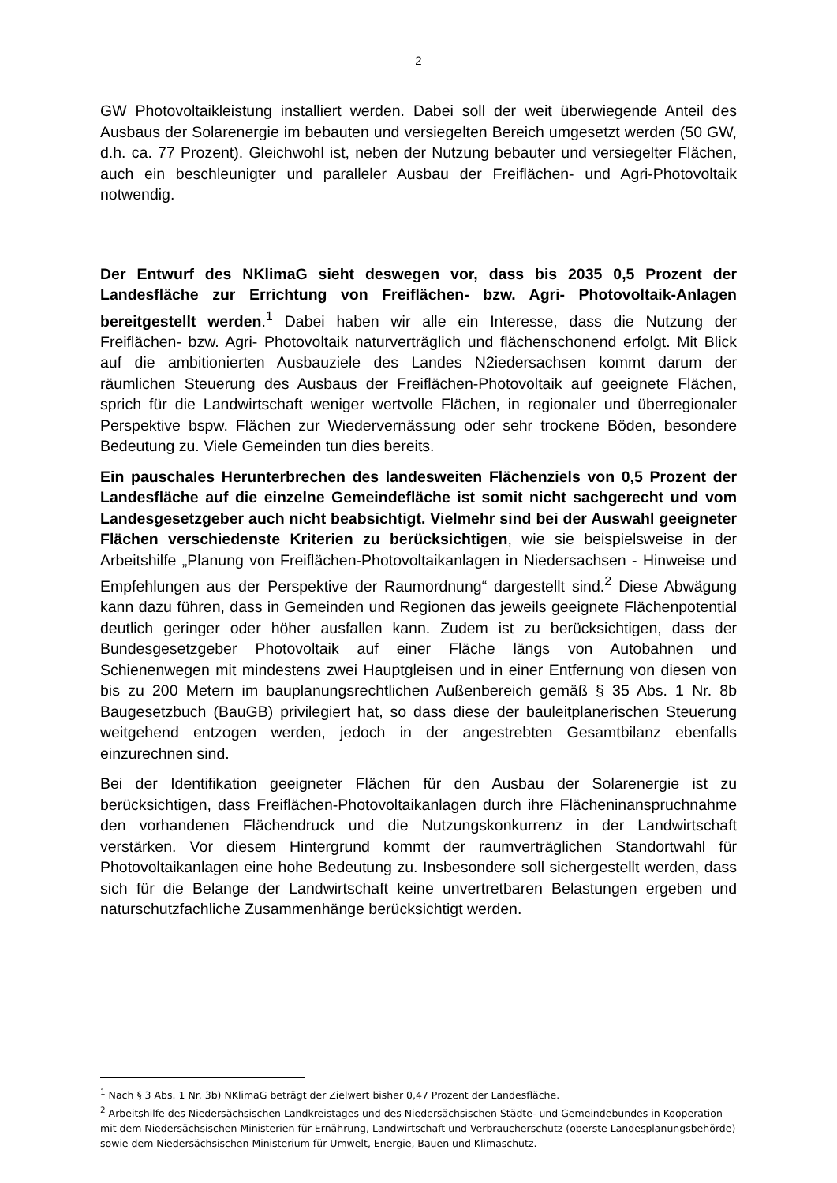2
GW Photovoltaikleistung installiert werden. Dabei soll der weit überwiegende Anteil des Ausbaus der Solarenergie im bebauten und versiegelten Bereich umgesetzt werden (50 GW, d.h. ca. 77 Prozent). Gleichwohl ist, neben der Nutzung bebauter und versiegelter Flächen, auch ein beschleunigter und paralleler Ausbau der Freiflächen- und Agri-Photovoltaik notwendig.
Der Entwurf des NKlimaG sieht deswegen vor, dass bis 2035 0,5 Prozent der Landesfläche zur Errichtung von Freiflächen- bzw. Agri- Photovoltaik-Anlagen bereitgestellt werden.<sup>1</sup> Dabei haben wir alle ein Interesse, dass die Nutzung der Freiflächen- bzw. Agri- Photovoltaik naturverträglich und flächenschonend erfolgt. Mit Blick auf die ambitionierten Ausbauziele des Landes N2iedersachsen kommt darum der räumlichen Steuerung des Ausbaus der Freiflächen-Photovoltaik auf geeignete Flächen, sprich für die Landwirtschaft weniger wertvolle Flächen, in regionaler und überregionaler Perspektive bspw. Flächen zur Wiedervernässung oder sehr trockene Böden, besondere Bedeutung zu. Viele Gemeinden tun dies bereits.
Ein pauschales Herunterbrechen des landesweiten Flächenziels von 0,5 Prozent der Landesfläche auf die einzelne Gemeindefläche ist somit nicht sachgerecht und vom Landesgesetzgeber auch nicht beabsichtigt. Vielmehr sind bei der Auswahl geeigneter Flächen verschiedenste Kriterien zu berücksichtigen, wie sie beispielsweise in der Arbeitshilfe „Planung von Freiflächen-Photovoltaikanlagen in Niedersachsen - Hinweise und Empfehlungen aus der Perspektive der Raumordnung“ dargestellt sind.<sup>2</sup> Diese Abwägung kann dazu führen, dass in Gemeinden und Regionen das jeweils geeignete Flächenpotential deutlich geringer oder höher ausfallen kann. Zudem ist zu berücksichtigen, dass der Bundesgesetzgeber Photovoltaik auf einer Fläche längs von Autobahnen und Schienenwegen mit mindestens zwei Hauptgleisen und in einer Entfernung von diesen von bis zu 200 Metern im bauplanungsrechtlichen Außenbereich gemäß § 35 Abs. 1 Nr. 8b Baugesetzbuch (BauGB) privilegiert hat, so dass diese der bauleitplanerischen Steuerung weitgehend entzogen werden, jedoch in der angestrebten Gesamtbilanz ebenfalls einzurechnen sind.
Bei der Identifikation geeigneter Flächen für den Ausbau der Solarenergie ist zu berücksichtigen, dass Freiflächen-Photovoltaikanlagen durch ihre Flächen­inanspruchnahme den vorhandenen Flächendruck und die Nutzungskonkurrenz in der Landwirtschaft verstärken. Vor diesem Hintergrund kommt der raumverträglichen Standortwahl für Photovoltaikanlagen eine hohe Bedeutung zu. Insbesondere soll sichergestellt werden, dass sich für die Belange der Landwirtschaft keine unvertretbaren Belastungen ergeben und naturschutzfachliche Zusammenhänge berücksichtigt werden.
<sup>1</sup> Nach § 3 Abs. 1 Nr. 3b) NKlimaG beträgt der Zielwert bisher 0,47 Prozent der Landesfläche.
<sup>2</sup> Arbeitshilfe des Niedersächsischen Landkreistages und des Niedersächsischen Städte- und Gemeindebundes in Kooperation mit dem Niedersächsischen Ministerien für Ernährung, Landwirtschaft und Verbraucherschutz (oberste Landesplanungsbehörde) sowie dem Niedersächsischen Ministerium für Umwelt, Energie, Bauen und Klimaschutz.